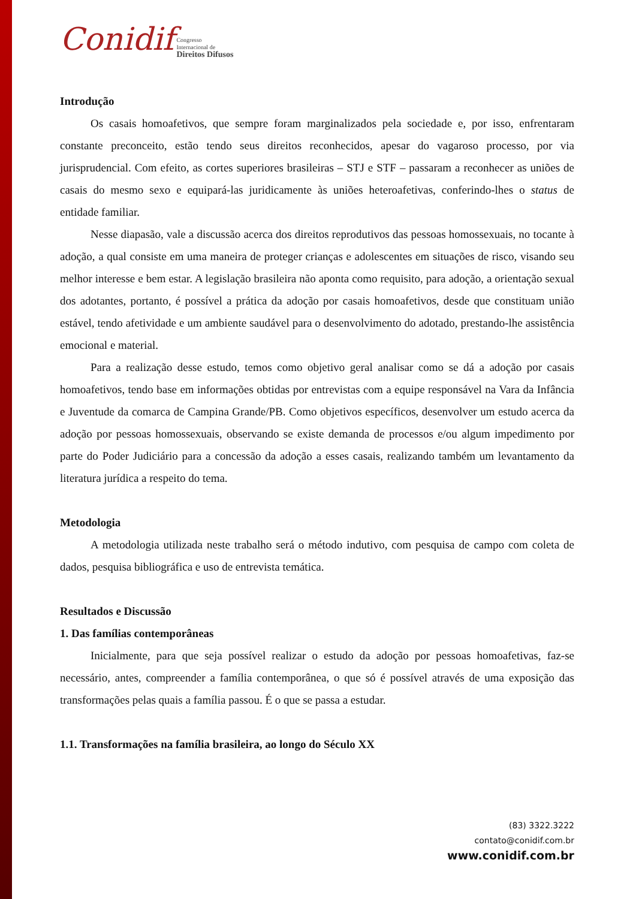Conidif Congresso
Internacional de
Direitos Difusos
Introdução
Os casais homoafetivos, que sempre foram marginalizados pela sociedade e, por isso, enfrentaram constante preconceito, estão tendo seus direitos reconhecidos, apesar do vagaroso processo, por via jurisprudencial. Com efeito, as cortes superiores brasileiras – STJ e STF – passaram a reconhecer as uniões de casais do mesmo sexo e equipará-las juridicamente às uniões heteroafetivas, conferindo-lhes o status de entidade familiar.
Nesse diapasão, vale a discussão acerca dos direitos reprodutivos das pessoas homossexuais, no tocante à adoção, a qual consiste em uma maneira de proteger crianças e adolescentes em situações de risco, visando seu melhor interesse e bem estar. A legislação brasileira não aponta como requisito, para adoção, a orientação sexual dos adotantes, portanto, é possível a prática da adoção por casais homoafetivos, desde que constituam união estável, tendo afetividade e um ambiente saudável para o desenvolvimento do adotado, prestando-lhe assistência emocional e material.
Para a realização desse estudo, temos como objetivo geral analisar como se dá a adoção por casais homoafetivos, tendo base em informações obtidas por entrevistas com a equipe responsável na Vara da Infância e Juventude da comarca de Campina Grande/PB. Como objetivos específicos, desenvolver um estudo acerca da adoção por pessoas homossexuais, observando se existe demanda de processos e/ou algum impedimento por parte do Poder Judiciário para a concessão da adoção a esses casais, realizando também um levantamento da literatura jurídica a respeito do tema.
Metodologia
A metodologia utilizada neste trabalho será o método indutivo, com pesquisa de campo com coleta de dados, pesquisa bibliográfica e uso de entrevista temática.
Resultados e Discussão
1. Das famílias contemporâneas
Inicialmente, para que seja possível realizar o estudo da adoção por pessoas homoafetivas, faz-se necessário, antes, compreender a família contemporânea, o que só é possível através de uma exposição das transformações pelas quais a família passou. É o que se passa a estudar.
1.1. Transformações na família brasileira, ao longo do Século XX
(83) 3322.3222
contato@conidif.com.br
www.conidif.com.br